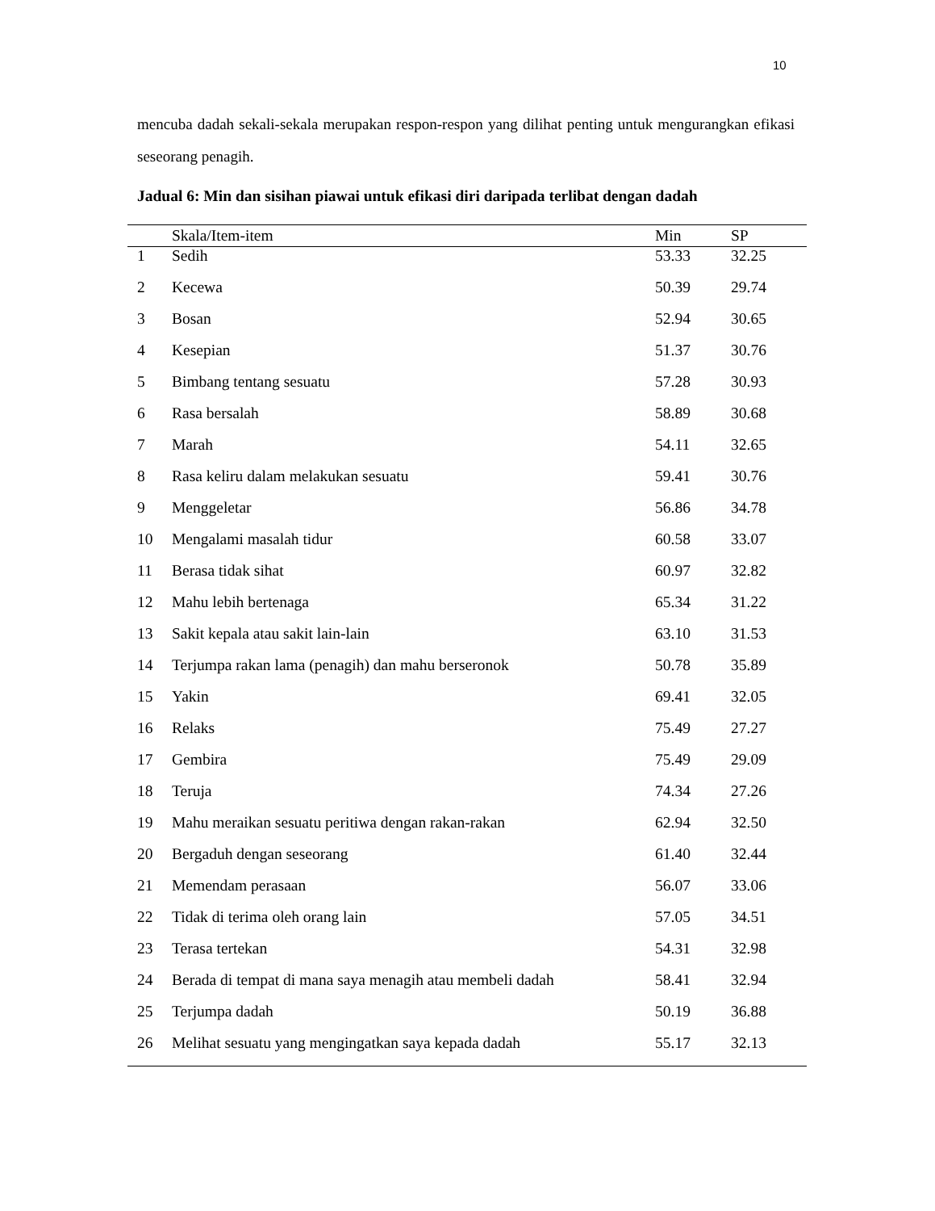10
mencuba dadah sekali-sekala merupakan respon-respon yang dilihat penting untuk mengurangkan efikasi seseorang penagih.
Jadual 6: Min dan sisihan piawai untuk efikasi diri daripada terlibat dengan dadah
| | Skala/Item-item | Min | SP |
| --- | --- | --- | --- |
| 1 | Sedih | 53.33 | 32.25 |
| 2 | Kecewa | 50.39 | 29.74 |
| 3 | Bosan | 52.94 | 30.65 |
| 4 | Kesepian | 51.37 | 30.76 |
| 5 | Bimbang tentang sesuatu | 57.28 | 30.93 |
| 6 | Rasa bersalah | 58.89 | 30.68 |
| 7 | Marah | 54.11 | 32.65 |
| 8 | Rasa keliru dalam melakukan sesuatu | 59.41 | 30.76 |
| 9 | Menggeletar | 56.86 | 34.78 |
| 10 | Mengalami masalah tidur | 60.58 | 33.07 |
| 11 | Berasa tidak sihat | 60.97 | 32.82 |
| 12 | Mahu lebih bertenaga | 65.34 | 31.22 |
| 13 | Sakit kepala atau sakit lain-lain | 63.10 | 31.53 |
| 14 | Terjumpa rakan lama (penagih) dan mahu berseronok | 50.78 | 35.89 |
| 15 | Yakin | 69.41 | 32.05 |
| 16 | Relaks | 75.49 | 27.27 |
| 17 | Gembira | 75.49 | 29.09 |
| 18 | Teruja | 74.34 | 27.26 |
| 19 | Mahu meraikan sesuatu peritiwa dengan rakan-rakan | 62.94 | 32.50 |
| 20 | Bergaduh dengan seseorang | 61.40 | 32.44 |
| 21 | Memendam perasaan | 56.07 | 33.06 |
| 22 | Tidak di terima oleh orang lain | 57.05 | 34.51 |
| 23 | Terasa tertekan | 54.31 | 32.98 |
| 24 | Berada di tempat di mana saya menagih atau membeli dadah | 58.41 | 32.94 |
| 25 | Terjumpa dadah | 50.19 | 36.88 |
| 26 | Melihat sesuatu yang mengingatkan saya kepada dadah | 55.17 | 32.13 |